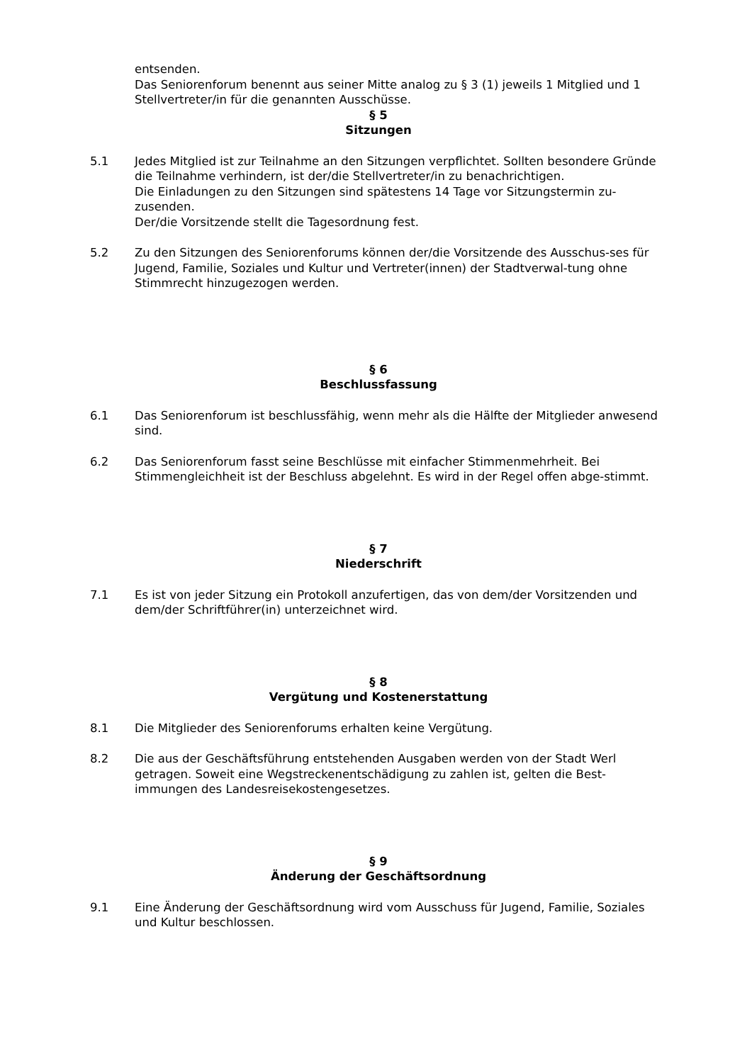entsenden.
Das Seniorenforum benennt aus seiner Mitte analog zu § 3 (1) jeweils 1 Mitglied und 1 Stellvertreter/in für die genannten Ausschüsse.
§ 5
Sitzungen
5.1 Jedes Mitglied ist zur Teilnahme an den Sitzungen verpflichtet. Sollten besondere Gründe die Teilnahme verhindern, ist der/die Stellvertreter/in zu benachrichtigen.
Die Einladungen zu den Sitzungen sind spätestens 14 Tage vor Sitzungstermin zu-zusenden.
Der/die Vorsitzende stellt die Tagesordnung fest.
5.2 Zu den Sitzungen des Seniorenforums können der/die Vorsitzende des Ausschus-ses für Jugend, Familie, Soziales und Kultur und Vertreter(innen) der Stadtverwal-tung ohne Stimmrecht hinzugezogen werden.
§ 6
Beschlussfassung
6.1 Das Seniorenforum ist beschlussfähig, wenn mehr als die Hälfte der Mitglieder anwesend sind.
6.2 Das Seniorenforum fasst seine Beschlüsse mit einfacher Stimmenmehrheit. Bei Stimmengleichheit ist der Beschluss abgelehnt. Es wird in der Regel offen abge-stimmt.
§ 7
Niederschrift
7.1 Es ist von jeder Sitzung ein Protokoll anzufertigen, das von dem/der Vorsitzenden und dem/der Schriftführer(in) unterzeichnet wird.
§ 8
Vergütung und Kostenerstattung
8.1 Die Mitglieder des Seniorenforums erhalten keine Vergütung.
8.2 Die aus der Geschäftsführung entstehenden Ausgaben werden von der Stadt Werl getragen. Soweit eine Wegstreckenentschädigung zu zahlen ist, gelten die Best-immungen des Landesreisekostengesetzes.
§ 9
Änderung der Geschäftsordnung
9.1 Eine Änderung der Geschäftsordnung wird vom Ausschuss für Jugend, Familie, Soziales und Kultur beschlossen.